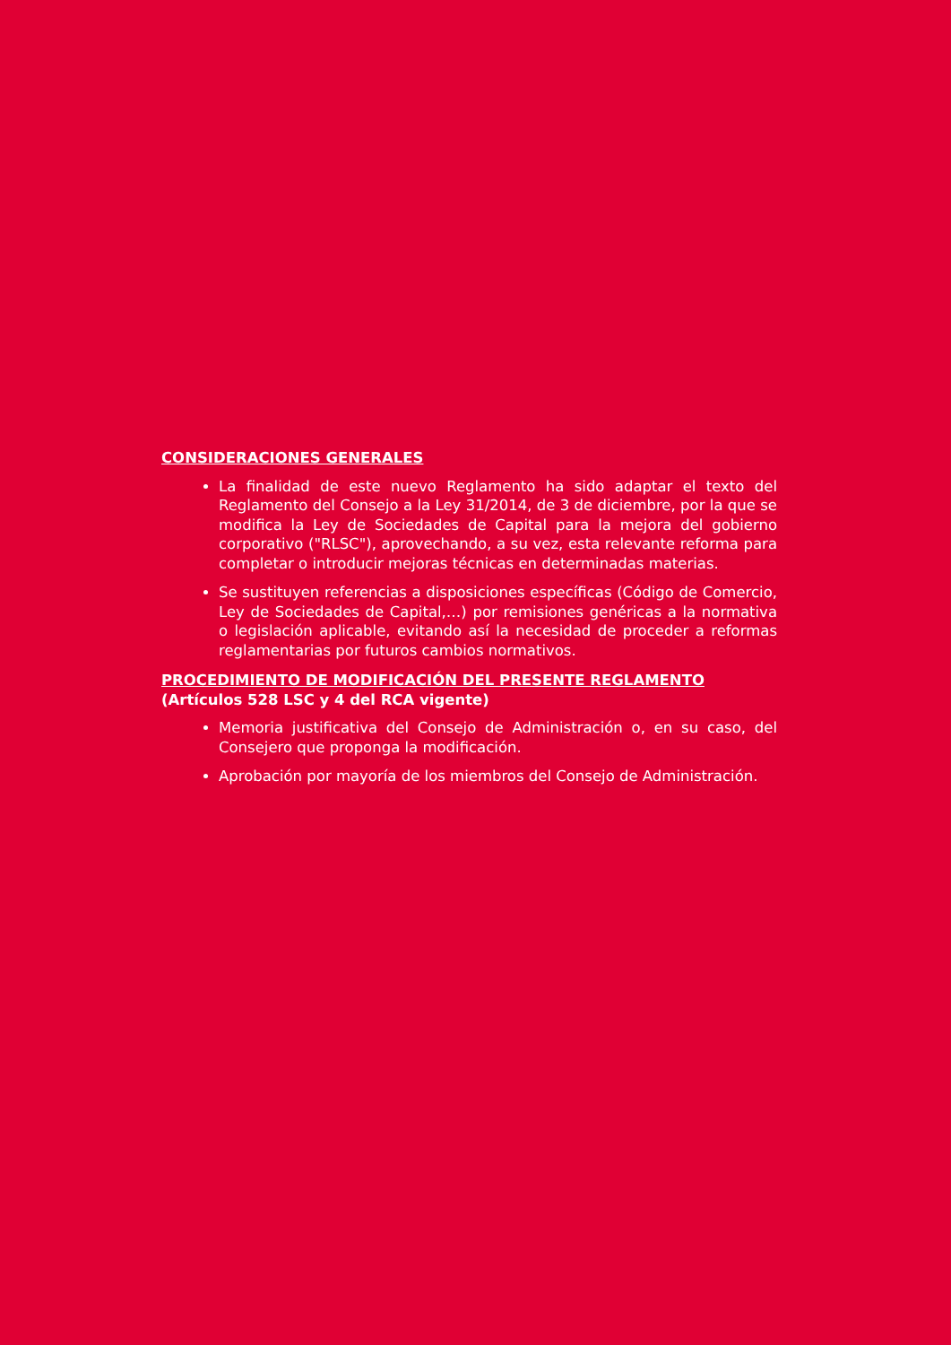CONSIDERACIONES GENERALES
La finalidad de este nuevo Reglamento ha sido adaptar el texto del Reglamento del Consejo a la Ley 31/2014, de 3 de diciembre, por la que se modifica la Ley de Sociedades de Capital para la mejora del gobierno corporativo ("RLSC"), aprovechando, a su vez, esta relevante reforma para completar o introducir mejoras técnicas en determinadas materias.
Se sustituyen referencias a disposiciones específicas (Código de Comercio, Ley de Sociedades de Capital,…) por remisiones genéricas a la normativa o legislación aplicable, evitando así la necesidad de proceder a reformas reglamentarias por futuros cambios normativos.
PROCEDIMIENTO DE MODIFICACIÓN DEL PRESENTE REGLAMENTO
(Artículos 528 LSC y 4 del RCA vigente)
Memoria justificativa del Consejo de Administración o, en su caso, del Consejero que proponga la modificación.
Aprobación por mayoría de los miembros del Consejo de Administración.